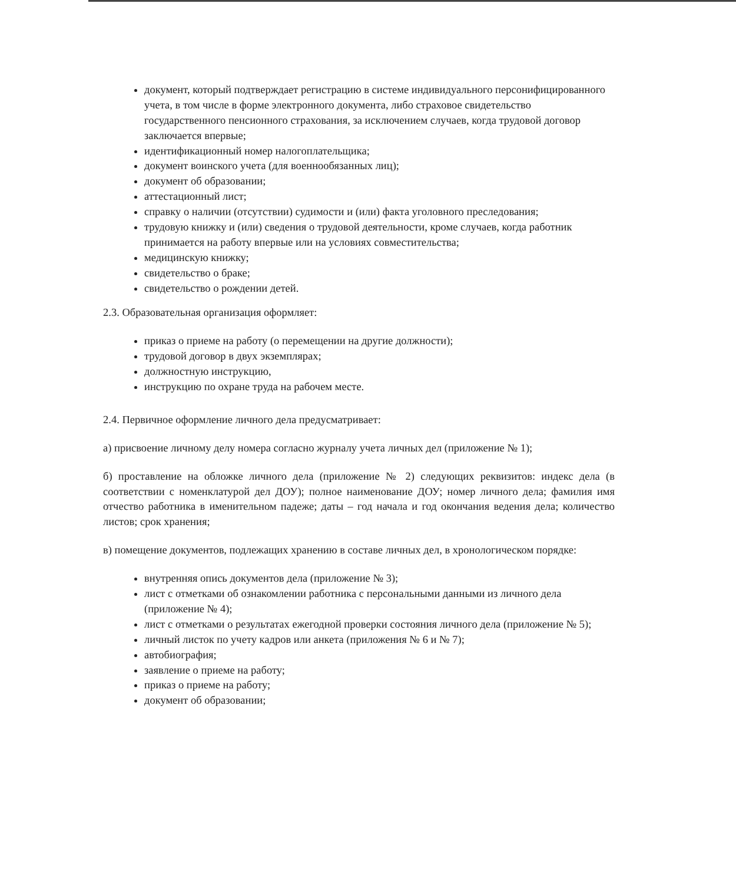документ, который подтверждает регистрацию в системе индивидуального персонифицированного учета, в том числе в форме электронного документа, либо страховое свидетельство государственного пенсионного страхования, за исключением случаев, когда трудовой договор заключается впервые;
идентификационный номер налогоплательщика;
документ воинского учета (для военнообязанных лиц);
документ об образовании;
аттестационный лист;
справку о наличии (отсутствии) судимости и (или) факта уголовного преследования;
трудовую книжку и (или) сведения о трудовой деятельности, кроме случаев, когда работник принимается на работу впервые или на условиях совместительства;
медицинскую книжку;
свидетельство о браке;
свидетельство о рождении детей.
2.3. Образовательная организация оформляет:
приказ о приеме на работу (о перемещении на другие должности);
трудовой договор в двух экземплярах;
должностную инструкцию,
инструкцию по охране труда на рабочем месте.
2.4. Первичное оформление личного дела предусматривает:
а) присвоение личному делу номера согласно журналу учета личных дел (приложение № 1);
б) проставление на обложке личного дела (приложение № 2) следующих реквизитов: индекс дела (в соответствии с номенклатурой дел ДОУ); полное наименование ДОУ; номер личного дела; фамилия имя отчество работника в именительном падеже; даты – год начала и год окончания ведения дела; количество листов; срок хранения;
в) помещение документов, подлежащих хранению в составе личных дел, в хронологическом порядке:
внутренняя опись документов дела (приложение № 3);
лист с отметками об ознакомлении работника с персональными данными из личного дела (приложение № 4);
лист с отметками о результатах ежегодной проверки состояния личного дела (приложение № 5);
личный листок по учету кадров или анкета (приложения № 6 и № 7);
автобиография;
заявление о приеме на работу;
приказ о приеме на работу;
документ об образовании;